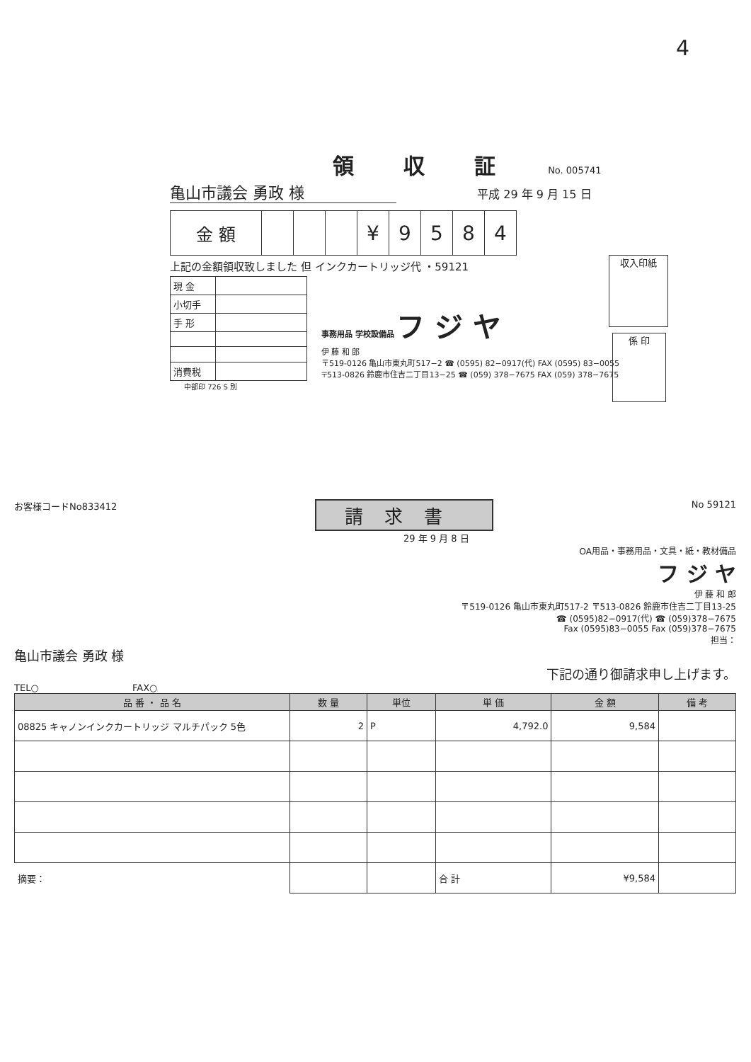4
領収証 No. 005741
亀山市議会 勇政 様
平成 29 年 9 月 15 日
| 金 額 | | | | ¥ | 9 | 5 | 8 | 4 |
上記の金額領収致しました 但 インクカートリッジ代 ・59121
| 現 金 | |
| 小切手 | |
| 手 形 | |
| 消費税 | |
事務用品 学校設備品 フ ジ ヤ
伊 藤 和 郎
〒519-0126 亀山市東丸町517−2 ☎ (0595) 82−0917(代) FAX (0595) 83−0055
〒513-0826 鈴鹿市住吉二丁目13−25 ☎ (059) 378−7675 FAX (059) 378−7675
中部印 726 S 別
収入印紙
係 印
お客様コードNo833412 請求書 No 59121
29 年 9 月 8 日
OA用品・事務用品・文具・紙・教材備品
フ ジ ヤ
伊 藤 和 郎
〒519-0126 亀山市東丸町517-2 〒513-0826 鈴鹿市住吉二丁目13-25
☎ (0595)82−0917(代) ☎ (059)378−7675
Fax (0595)83−0055 Fax (059)378−7675
担当：
亀山市議会 勇政 様
下記の通り御請求申し上げます。
TEL○ FAX○
| 品 番 ・ 品 名 | 数 量 | 単位 | 単 価 | 金 額 | 備 考 |
| --- | --- | --- | --- | --- | --- |
| 08825 キャノンインクカートリッジ マルチパック 5色 | 2 | P | 4,792.0 | 9,584 | |
| 摘要： | | | 合 計 | ¥9,584 | |